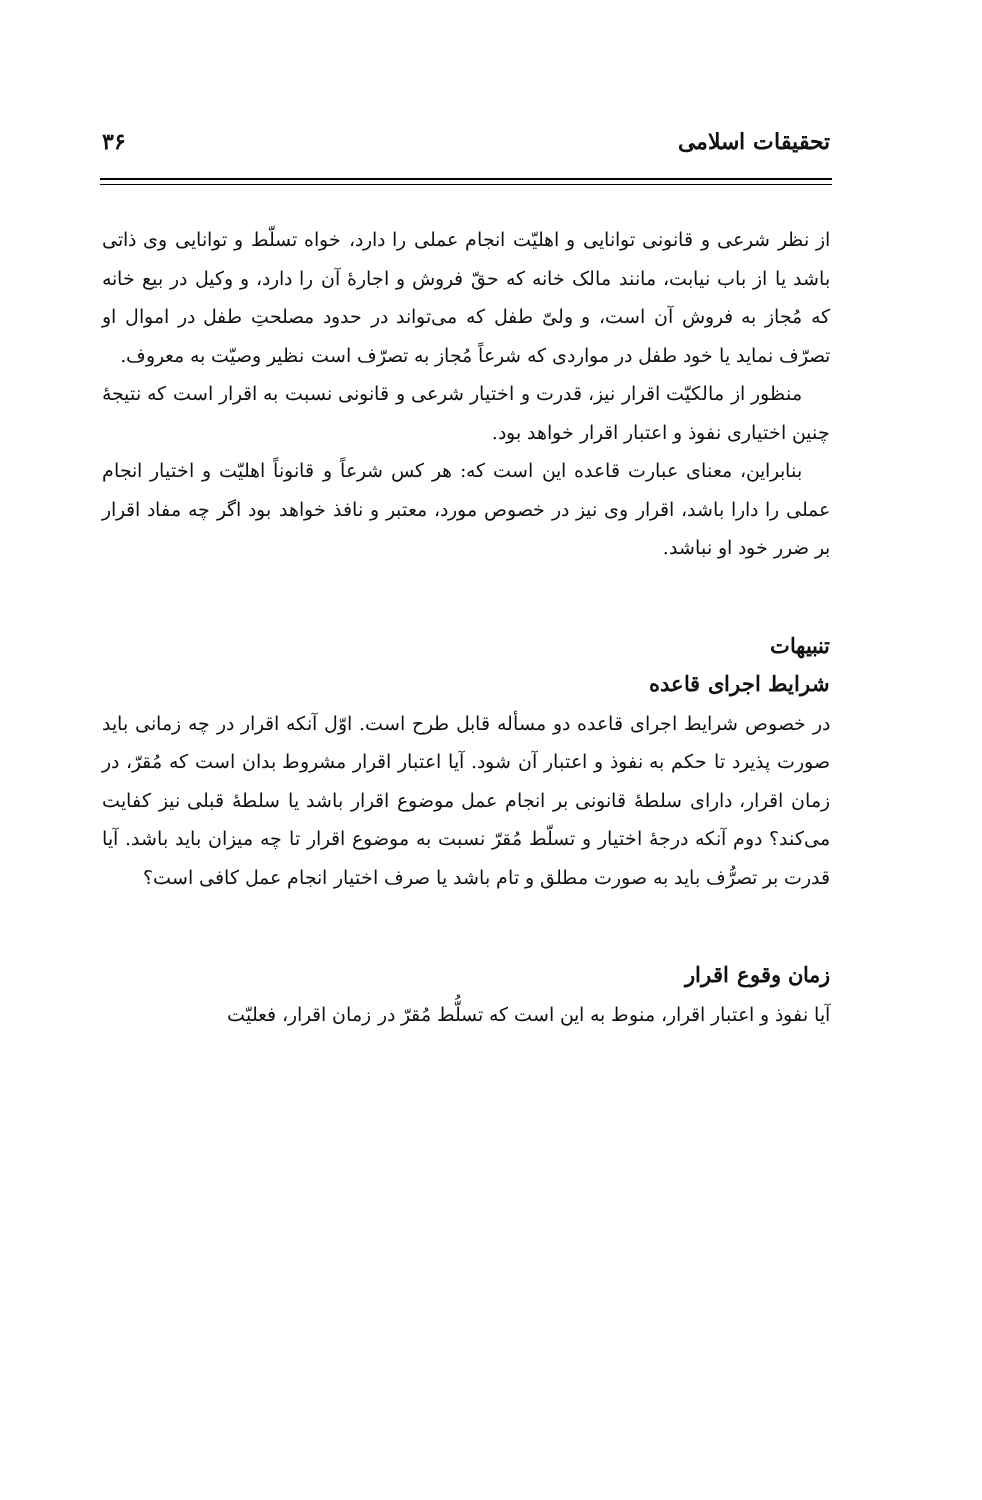تحقیقات اسلامی ۳۶
از نظر شرعی و قانونی توانایی و اهلیّت انجام عملی را دارد، خواه تسلّط و توانایی وی ذاتی باشد یا از باب نیابت، مانند مالک خانه که حقّ فروش و اجارهٔ آن را دارد، و وکیل در بیع خانه که مُجاز به فروش آن است، و ولیّ طفل که می‌تواند در حدود مصلحتِ طفل در اموال او تصرّف نماید یا خود طفل در مواردی که شرعاً مُجاز به تصرّف است نظیر وصیّت به معروف.
منظور از مالکیّت اقرار نیز، قدرت و اختیار شرعی و قانونی نسبت به اقرار است که نتیجهٔ چنین اختیاری نفوذ و اعتبار اقرار خواهد بود.
بنابراین، معنای عبارت قاعده این است که: هر کس شرعاً و قانوناً اهلیّت و اختیار انجام عملی را دارا باشد، اقرار وی نیز در خصوص مورد، معتبر و نافذ خواهد بود اگر چه مفاد اقرار بر ضرر خود او نباشد.
تنبیهات
شرایط اجرای قاعده
در خصوص شرایط اجرای قاعده دو مسأله قابل طرح است. اوّل آنکه اقرار در چه زمانی باید صورت پذیرد تا حکم به نفوذ و اعتبار آن شود. آیا اعتبار اقرار مشروط بدان است که مُقرّ، در زمان اقرار، دارای سلطهٔ قانونی بر انجام عمل موضوع اقرار باشد یا سلطهٔ قبلی نیز کفایت می‌کند؟ دوم آنکه درجهٔ اختیار و تسلّط مُقرّ نسبت به موضوع اقرار تا چه میزان باید باشد. آیا قدرت بر تصرُّف باید به صورت مطلق و تام باشد یا صرف اختیار انجام عمل کافی است؟
زمان وقوع اقرار
آیا نفوذ و اعتبار اقرار، منوط به این است که تسلُّط مُقرّ در زمان اقرار، فعلیّت